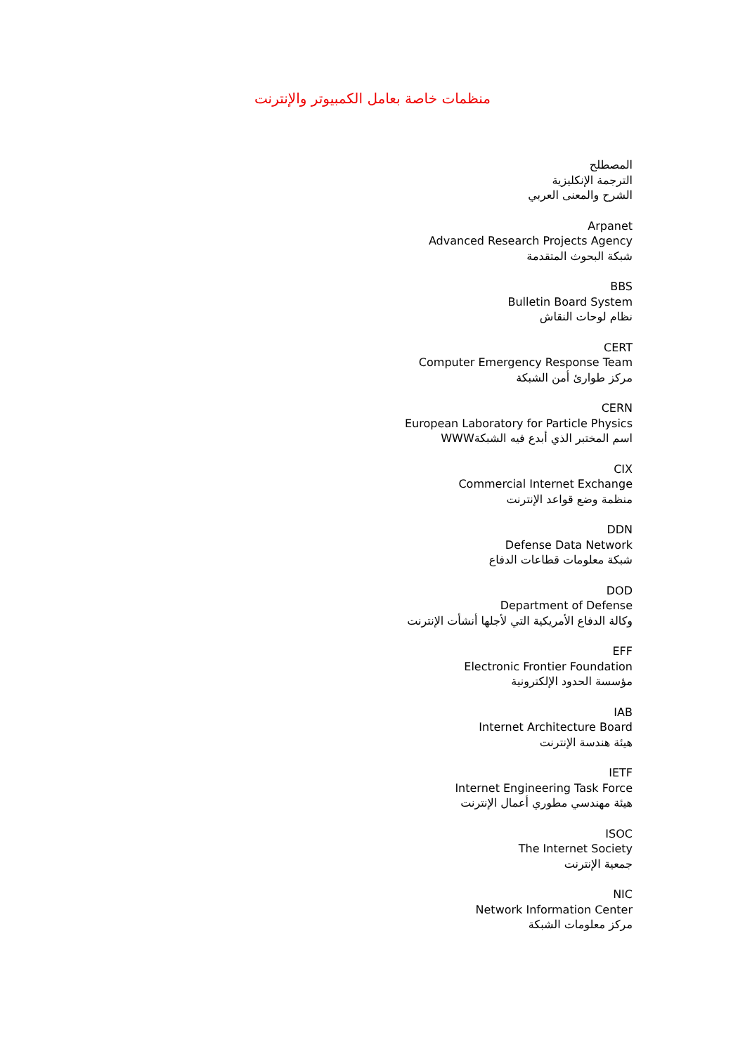منظمات خاصة بعامل الكمبيوتر والإنترنت
المصطلح
الترجمة الإنكليزية
الشرح والمعنى العربي
Arpanet
Advanced Research Projects Agency
شبكة البحوث المتقدمة
BBS
Bulletin Board System
نظام لوحات النقاش
CERT
Computer Emergency Response Team
مركز طوارئ أمن الشبكة
CERN
European Laboratory for Particle Physics
اسم المختبر الذي أبدع فيه الشبكةWWW
CIX
Commercial Internet Exchange
منظمة وضع قواعد الإنترنت
DDN
Defense Data Network
شبكة معلومات قطاعات الدفاع
DOD
Department of Defense
وكالة الدفاع الأمريكية التي لأجلها أنشأت الإنترنت
EFF
Electronic Frontier Foundation
مؤسسة الحدود الإلكترونية
IAB
Internet Architecture Board
هيئة هندسة الإنترنت
IETF
Internet Engineering Task Force
هيئة مهندسي مطوري أعمال الإنترنت
ISOC
The Internet Society
جمعية الإنترنت
NIC
Network Information Center
مركز معلومات الشبكة